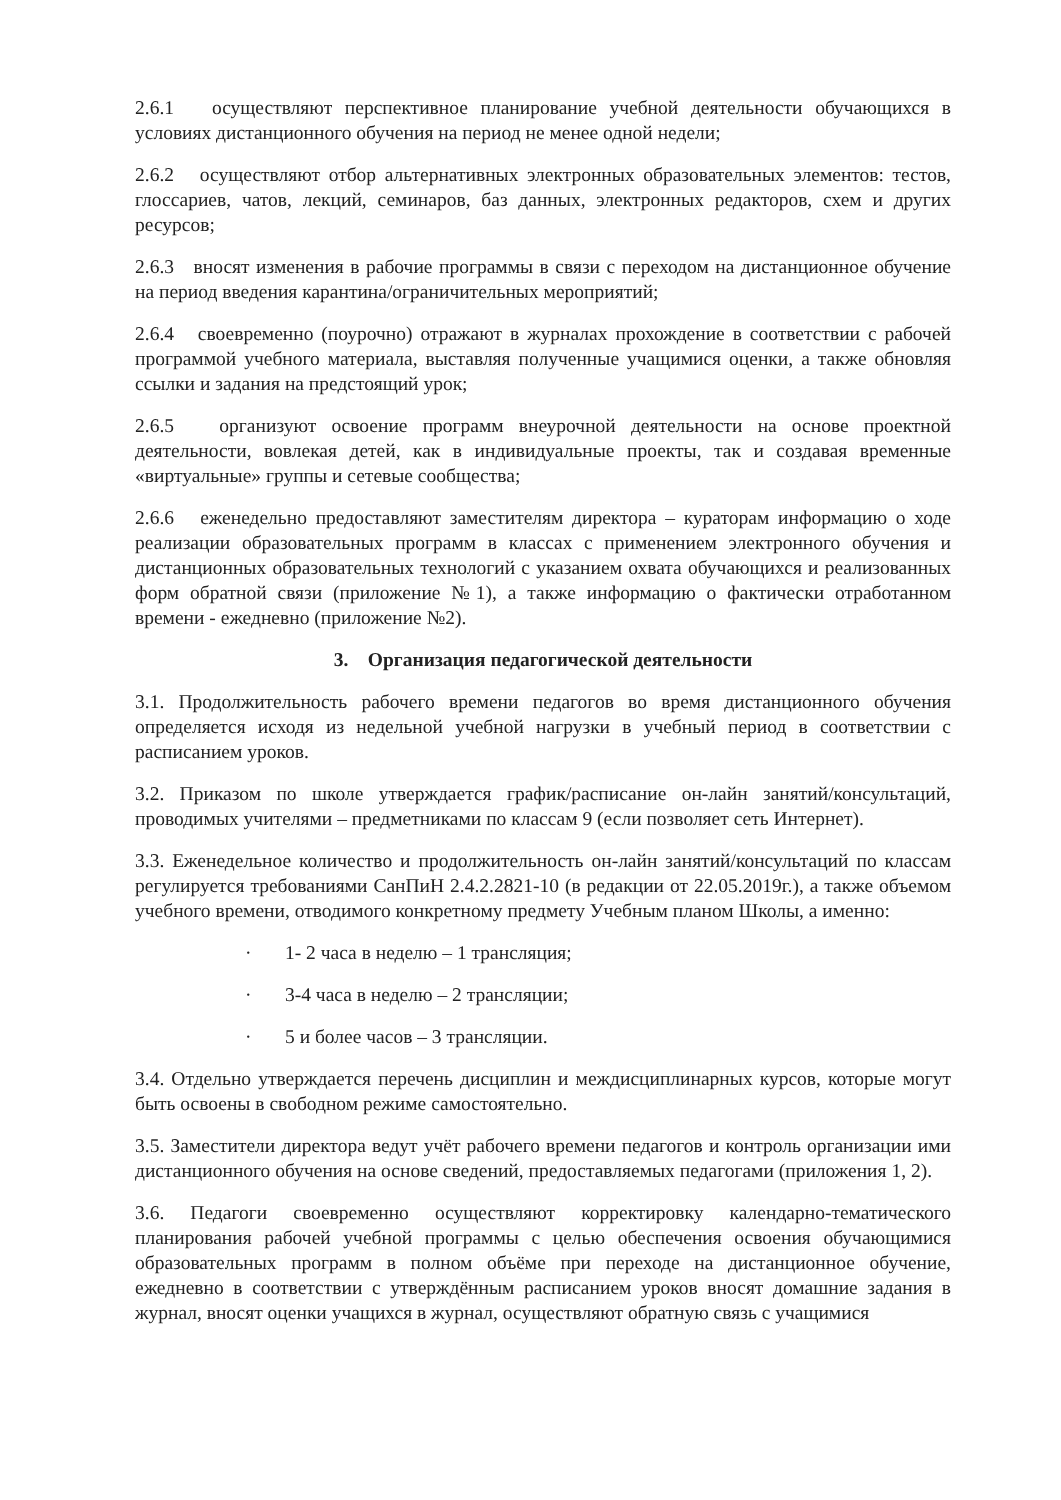2.6.1 осуществляют перспективное планирование учебной деятельности обучающихся в условиях дистанционного обучения на период не менее одной недели;
2.6.2 осуществляют отбор альтернативных электронных образовательных элементов: тестов, глоссариев, чатов, лекций, семинаров, баз данных, электронных редакторов, схем и других ресурсов;
2.6.3 вносят изменения в рабочие программы в связи с переходом на дистанционное обучение на период введения карантина/ограничительных мероприятий;
2.6.4 своевременно (поурочно) отражают в журналах прохождение в соответствии с рабочей программой учебного материала, выставляя полученные учащимися оценки, а также обновляя ссылки и задания на предстоящий урок;
2.6.5 организуют освоение программ внеурочной деятельности на основе проектной деятельности, вовлекая детей, как в индивидуальные проекты, так и создавая временные «виртуальные» группы и сетевые сообщества;
2.6.6 еженедельно предоставляют заместителям директора – кураторам информацию о ходе реализации образовательных программ в классах с применением электронного обучения и дистанционных образовательных технологий с указанием охвата обучающихся и реализованных форм обратной связи (приложение №1), а также информацию о фактически отработанном времени - ежедневно (приложение №2).
3. Организация педагогической деятельности
3.1. Продолжительность рабочего времени педагогов во время дистанционного обучения определяется исходя из недельной учебной нагрузки в учебный период в соответствии с расписанием уроков.
3.2. Приказом по школе утверждается график/расписание он-лайн занятий/консультаций, проводимых учителями – предметниками по классам 9 (если позволяет сеть Интернет).
3.3. Еженедельное количество и продолжительность он-лайн занятий/консультаций по классам регулируется требованиями СанПиН 2.4.2.2821-10 (в редакции от 22.05.2019г.), а также объемом учебного времени, отводимого конкретному предмету Учебным планом Школы, а именно:
· 1- 2 часа в неделю – 1 трансляция;
· 3-4 часа в неделю – 2 трансляции;
· 5 и более часов – 3 трансляции.
3.4. Отдельно утверждается перечень дисциплин и междисциплинарных курсов, которые могут быть освоены в свободном режиме самостоятельно.
3.5. Заместители директора ведут учёт рабочего времени педагогов и контроль организации ими дистанционного обучения на основе сведений, предоставляемых педагогами (приложения 1, 2).
3.6. Педагоги своевременно осуществляют корректировку календарно-тематического планирования рабочей учебной программы с целью обеспечения освоения обучающимися образовательных программ в полном объёме при переходе на дистанционное обучение, ежедневно в соответствии с утверждённым расписанием уроков вносят домашние задания в журнал, вносят оценки учащихся в журнал, осуществляют обратную связь с учащимися